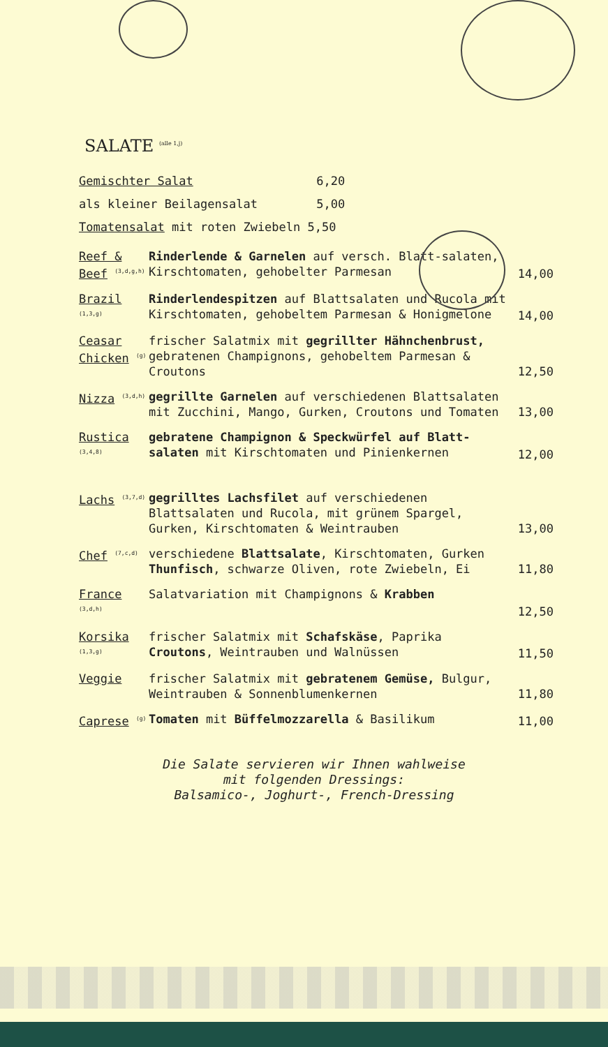SALATE <sup>(alle 1,j)</sup>
Gemischter Salat 6,20
als kleiner Beilagensalat 5,00
Tomatensalat mit roten Zwiebeln 5,50
Reef & Beef <sup>(3,d,g,h)</sup>
Rinderlende & Garnelen auf versch. Blatt-salaten, Kirschtomaten, gehobelter Parmesan
14,00
Brazil <sup>(1,3,g)</sup>
Rinderlendespitzen auf Blattsalaten und Rucola mit Kirschtomaten, gehobeltem Parmesan & Honigmelone
14,00
Ceasar Chicken <sup>(g)</sup>
frischer Salatmix mit gegrillter Hähnchenbrust, gebratenen Champignons, gehobeltem Parmesan & Croutons
12,50
Nizza <sup>(3,d,h)</sup>
gegrillte Garnelen auf verschiedenen Blattsalaten mit Zucchini, Mango, Gurken, Croutons und Tomaten
13,00
Rustica <sup>(3,4,8)</sup>
gebratene Champignon & Speckwürfel auf Blatt-salaten mit Kirschtomaten und Pinienkernen
12,00
Lachs <sup>(3,7,d)</sup>
gegrilltes Lachsfilet auf verschiedenen Blattsalaten und Rucola, mit grünem Spargel, Gurken, Kirschtomaten & Weintrauben
13,00
Chef <sup>(7,c,d)</sup>
verschiedene Blattsalate, Kirschtomaten, Gurken Thunfisch, schwarze Oliven, rote Zwiebeln, Ei
11,80
France <sup>(3,d,h)</sup>
Salatvariation mit Champignons & Krabben
12,50
Korsika <sup>(1,3,g)</sup>
frischer Salatmix mit Schafskäse, Paprika Croutons, Weintrauben und Walnüssen
11,50
Veggie frischer Salatmix mit gebratenem Gemüse, Bulgur, Weintrauben & Sonnenblumenkernen
11,80
Caprese <sup>(g)</sup>
Tomaten mit Büffelmozzarella & Basilikum
11,00
Die Salate servieren wir Ihnen wahlweise
mit folgenden Dressings:
Balsamico-, Joghurt-, French-Dressing